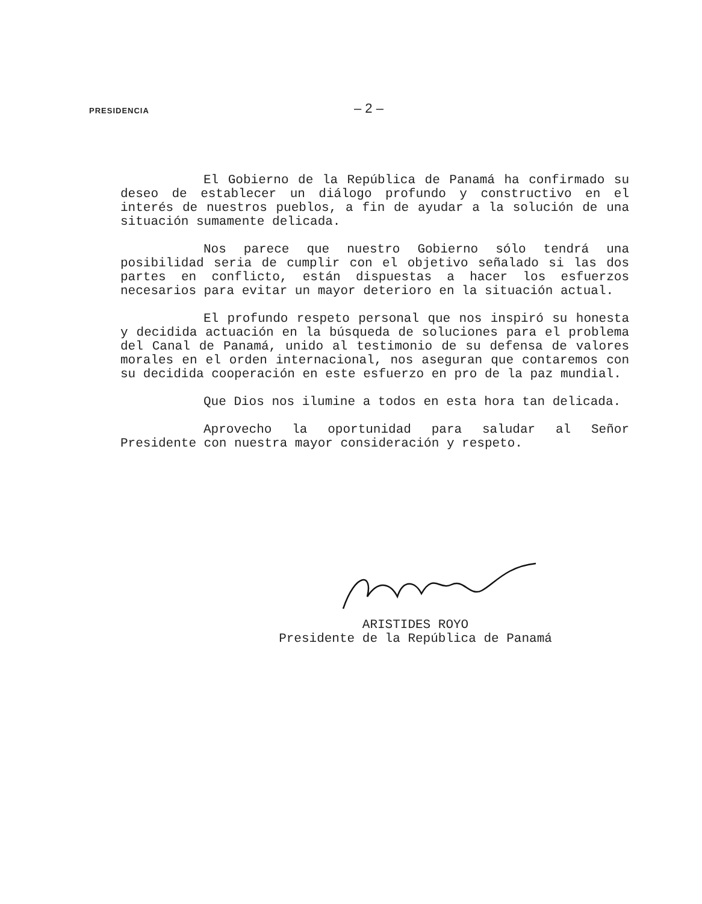PRESIDENCIA
– 2 –
El Gobierno de la República de Panamá ha confirmado su deseo de establecer un diálogo profundo y constructivo en el interés de nuestros pueblos, a fin de ayudar a la solución de una situación sumamente delicada.
Nos parece que nuestro Gobierno sólo tendrá una posibilidad seria de cumplir con el objetivo señalado si las dos partes en conflicto, están dispuestas a hacer los esfuerzos necesarios para evitar un mayor deterioro en la situación actual.
El profundo respeto personal que nos inspiró su honesta y decidida actuación en la búsqueda de soluciones para el problema del Canal de Panamá, unido al testimonio de su defensa de valores morales en el orden internacional, nos aseguran que contaremos con su decidida cooperación en este esfuerzo en pro de la paz mundial.
Que Dios nos ilumine a todos en esta hora tan delicada.
Aprovecho la oportunidad para saludar al Señor Presidente con nuestra mayor consideración y respeto.
ARISTIDES ROYO
Presidente de la República de Panamá